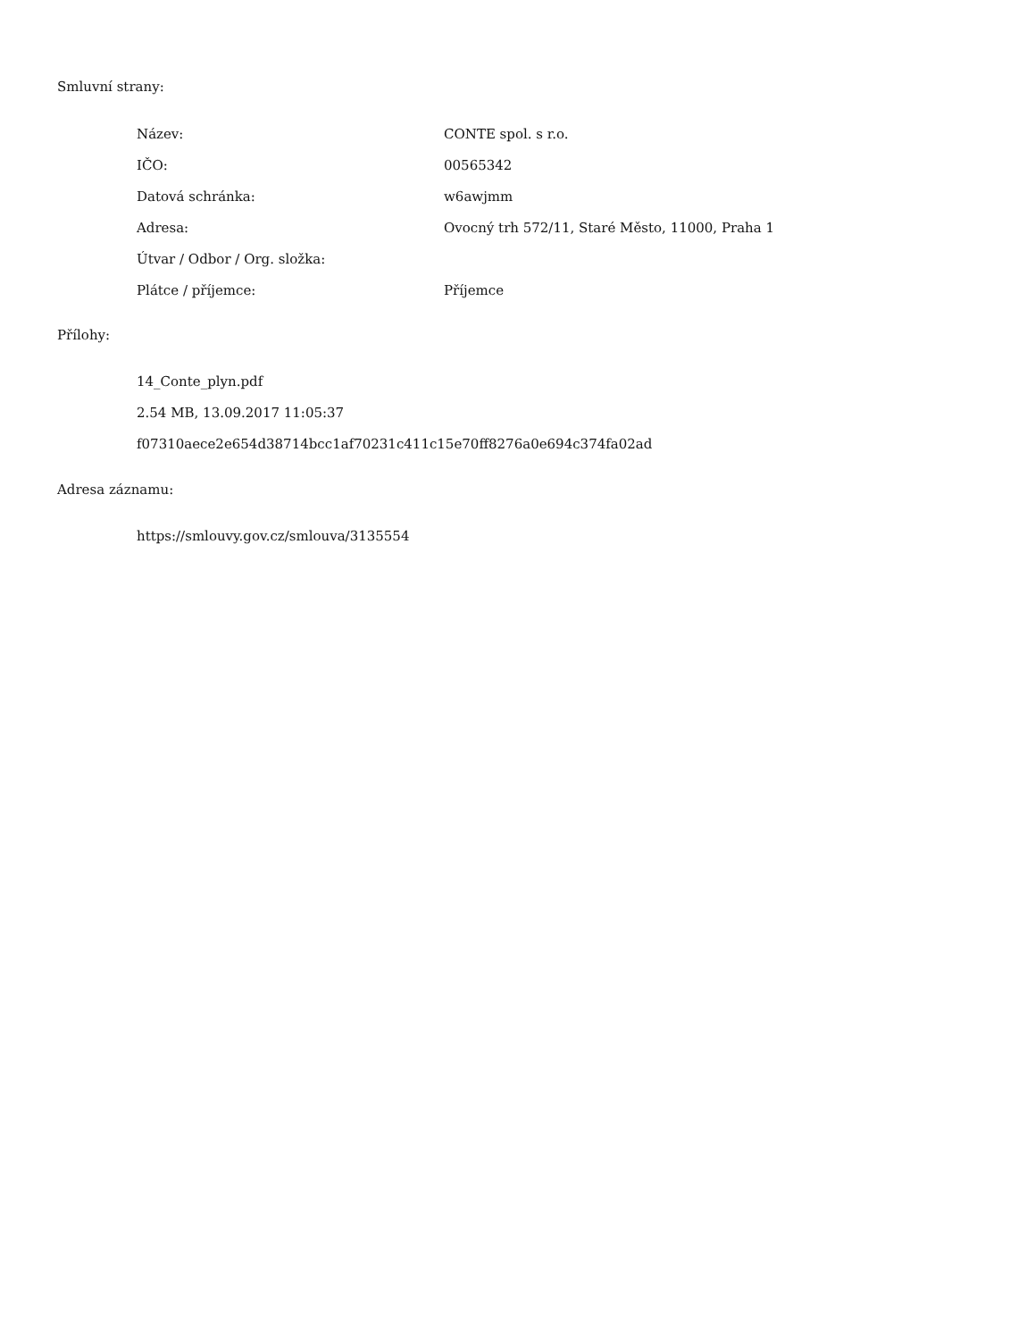Smluvní strany:
| Název: | CONTE spol. s r.o. |
| IČO: | 00565342 |
| Datová schránka: | w6awjmm |
| Adresa: | Ovocný trh 572/11, Staré Město, 11000, Praha 1 |
| Útvar / Odbor / Org. složka: | |
| Plátce / příjemce: | Příjemce |
Přílohy:
14_Conte_plyn.pdf
2.54 MB, 13.09.2017 11:05:37
f07310aece2e654d38714bcc1af70231c411c15e70ff8276a0e694c374fa02ad
Adresa záznamu:
https://smlouvy.gov.cz/smlouva/3135554